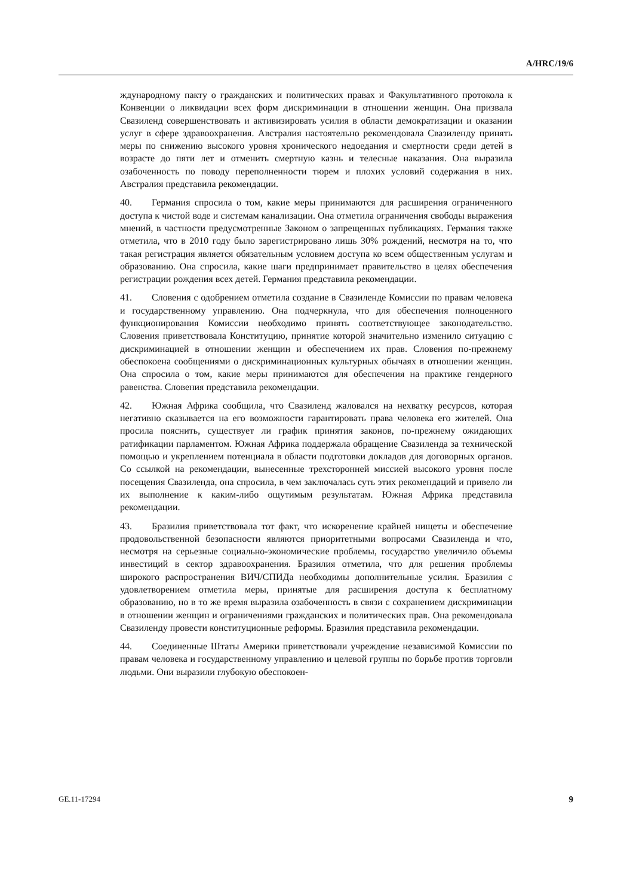A/HRC/19/6
ждународному пакту о гражданских и политических правах и Факультативного протокола к Конвенции о ликвидации всех форм дискриминации в отношении женщин. Она призвала Свазиленд совершенствовать и активизировать усилия в области демократизации и оказании услуг в сфере здравоохранения. Австралия настоятельно рекомендовала Свазиленду принять меры по снижению высокого уровня хронического недоедания и смертности среди детей в возрасте до пяти лет и отменить смертную казнь и телесные наказания. Она выразила озабоченность по поводу переполненности тюрем и плохих условий содержания в них. Австралия представила рекомендации.
40. Германия спросила о том, какие меры принимаются для расширения ограниченного доступа к чистой воде и системам канализации. Она отметила ограничения свободы выражения мнений, в частности предусмотренные Законом о запрещенных публикациях. Германия также отметила, что в 2010 году было зарегистрировано лишь 30% рождений, несмотря на то, что такая регистрация является обязательным условием доступа ко всем общественным услугам и образованию. Она спросила, какие шаги предпринимает правительство в целях обеспечения регистрации рождения всех детей. Германия представила рекомендации.
41. Словения с одобрением отметила создание в Свазиленде Комиссии по правам человека и государственному управлению. Она подчеркнула, что для обеспечения полноценного функционирования Комиссии необходимо принять соответствующее законодательство. Словения приветствовала Конституцию, принятие которой значительно изменило ситуацию с дискриминацией в отношении женщин и обеспечением их прав. Словения по-прежнему обеспокоена сообщениями о дискриминационных культурных обычаях в отношении женщин. Она спросила о том, какие меры принимаются для обеспечения на практике гендерного равенства. Словения представила рекомендации.
42. Южная Африка сообщила, что Свазиленд жаловался на нехватку ресурсов, которая негативно сказывается на его возможности гарантировать права человека его жителей. Она просила пояснить, существует ли график принятия законов, по-прежнему ожидающих ратификации парламентом. Южная Африка поддержала обращение Свазиленда за технической помощью и укреплением потенциала в области подготовки докладов для договорных органов. Со ссылкой на рекомендации, вынесенные трехсторонней миссией высокого уровня после посещения Свазиленда, она спросила, в чем заключалась суть этих рекомендаций и привело ли их выполнение к каким-либо ощутимым результатам. Южная Африка представила рекомендации.
43. Бразилия приветствовала тот факт, что искоренение крайней нищеты и обеспечение продовольственной безопасности являются приоритетными вопросами Свазиленда и что, несмотря на серьезные социально-экономические проблемы, государство увеличило объемы инвестиций в сектор здравоохранения. Бразилия отметила, что для решения проблемы широкого распространения ВИЧ/СПИДа необходимы дополнительные усилия. Бразилия с удовлетворением отметила меры, принятые для расширения доступа к бесплатному образованию, но в то же время выразила озабоченность в связи с сохранением дискриминации в отношении женщин и ограничениями гражданских и политических прав. Она рекомендовала Свазиленду провести конституционные реформы. Бразилия представила рекомендации.
44. Соединенные Штаты Америки приветствовали учреждение независимой Комиссии по правам человека и государственному управлению и целевой группы по борьбе против торговли людьми. Они выразили глубокую обеспокоен-
GE.11-17294 9